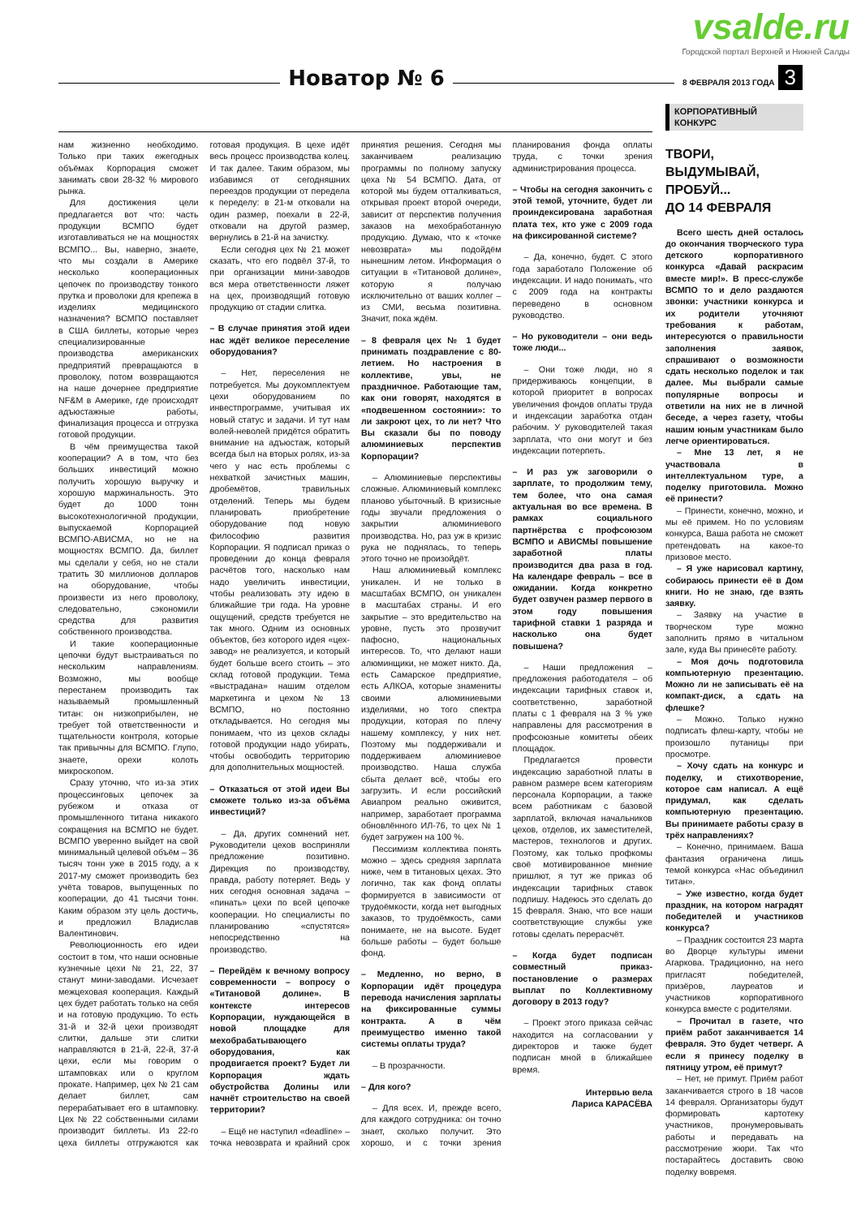vsalde.ru
Городской портал Верхней и Нижней Салды
Новатор № 6
8 ФЕВРАЛЯ 2013 ГОДА
3
нам жизненно необходимо. Только при таких ежегодных объёмах Корпорация сможет занимать свои 28-32 % мирового рынка.
Для достижения цели предлагается вот что: часть продукции ВСМПО будет изготавливаться не на мощностях ВСМПО... Вы, наверно, знаете, что мы создали в Америке несколько кооперационных цепочек по производству тонкого прутка и проволоки для крепежа в изделиях медицинского назначения? ВСМПО поставляет в США биллеты, которые через специализированные производства американских предприятий превращаются в проволоку, потом возвращаются на наше дочернее предприятие NF&M в Америке, где происходят адъюстажные работы, финализация процесса и отгрузка готовой продукции.
В чём преимущества такой кооперации? А в том, что без больших инвестиций можно получить хорошую выручку и хорошую маржинальность. Это будет до 1000 тонн высокотехнологичной продукции, выпускаемой Корпорацией ВСМПО-АВИСМА, но не на мощностях ВСМПО. Да, биллет мы сделали у себя, но не стали тратить 30 миллионов долларов на оборудование, чтобы произвести из него проволоку, следовательно, сэкономили средства для развития собственного производства.
И такие кооперационные цепочки будут выстраиваться по нескольким направлениям. Возможно, мы вообще перестанем производить так называемый промышленный титан: он низкоприбылен, не требует той ответственности и тщательности контроля, которые так привычны для ВСМПО. Глупо, знаете, орехи колоть микроскопом.
Сразу уточню, что из-за этих процессинговых цепочек за рубежом и отказа от промышленного титана никакого сокращения на ВСМПО не будет. ВСМПО уверенно выйдет на свой минимальный целевой объём – 36 тысяч тонн уже в 2015 году, а к 2017-му сможет производить без учёта товаров, выпущенных по кооперации, до 41 тысячи тонн. Каким образом эту цель достичь, и предложил Владислав Валентинович.
Революционность его идеи состоит в том, что наши основные кузнечные цехи № 21, 22, 37 станут мини-заводами. Исчезает межцеховая кооперация. Каждый цех будет работать только на себя и на готовую продукцию. То есть 31-й и 32-й цехи производят слитки, дальше эти слитки направляются в 21-й, 22-й, 37-й цехи, если мы говорим о штамповках или о круглом прокате. Например, цех № 21 сам делает биллет, сам перерабатывает его в штамповку. Цех № 22 собственными силами производит биллеты. Из 22-го цеха биллеты отгружаются как готовая продукция. В цехе идёт весь процесс производства колец. И так далее. Таким образом, мы избавимся от сегодняшних переездов продукции от передела к переделу: в 21-м отковали на один размер, поехали в 22-й, отковали на другой размер, вернулись в 21-й на зачистку.
Если сегодня цех № 21 может сказать, что его подвёл 37-й, то при организации мини-заводов вся мера ответственности ляжет на цех, производящий готовую продукцию от стадии слитка.
– В случае принятия этой идеи нас ждёт великое переселение оборудования?
– Нет, переселения не потребуется. Мы доукомплектуем цехи оборудованием по инвестпрограмме, учитывая их новый статус и задачи. И тут нам волей-неволей придётся обратить внимание на адъюстаж, который всегда был на вторых ролях, из-за чего у нас есть проблемы с нехваткой зачистных машин, дробемётов, травильных отделений. Теперь мы будем планировать приобретение оборудование под новую философию развития Корпорации. Я подписал приказ о проведении до конца февраля расчётов того, насколько нам надо увеличить инвестиции, чтобы реализовать эту идею в ближайшие три года. На уровне ощущений, средств требуется не так много. Одним из основных объектов, без которого идея «цех-завод» не реализуется, и который будет больше всего стоить – это склад готовой продукции. Тема «выстрадана» нашим отделом маркетинга и цехом № 13 ВСМПО, но постоянно откладывается. Но сегодня мы понимаем, что из цехов склады готовой продукции надо убирать, чтобы освободить территорию для дополнительных мощностей.
– Отказаться от этой идеи Вы сможете только из-за объёма инвестиций?
– Да, других сомнений нет. Руководители цехов восприняли предложение позитивно. Дирекция по производству, правда, работу потеряет. Ведь у них сегодня основная задача – «пинать» цехи по всей цепочке кооперации. Но специалисты по планированию «спустятся» непосредственно на производство.
– Перейдём к вечному вопросу современности – вопросу о «Титановой долине». В контексте интересов Корпорации, нуждающейся в новой площадке для мехобрабатывающего оборудования, как продвигается проект? Будет ли Корпорация ждать обустройства Долины или начнёт строительство на своей территории?
– Ещё не наступил «deadline» – точка невозврата и крайний срок принятия решения. Сегодня мы заканчиваем реализацию программы по полному запуску цеха № 54 ВСМПО. Дата, от которой мы будем отталкиваться, открывая проект второй очереди, зависит от перспектив получения заказов на мехобработанную продукцию. Думаю, что к «точке невозврата» мы подойдём нынешним летом. Информация о ситуации в «Титановой долине», которую я получаю исключительно от ваших коллег – из СМИ, весьма позитивна. Значит, пока ждём.
– 8 февраля цех № 1 будет принимать поздравление с 80-летием. Но настроения в коллективе, увы, не праздничное. Работающие там, как они говорят, находятся в «подвешенном состоянии»: то ли закроют цех, то ли нет? Что Вы сказали бы по поводу алюминиевых перспектив Корпорации?
– Алюминиевые перспективы сложные. Алюминиевый комплекс планово убыточный. В кризисные годы звучали предложения о закрытии алюминиевого производства. Но, раз уж в кризис рука не поднялась, то теперь этого точно не произойдёт.
Наш алюминиевый комплекс уникален. И не только в масштабах ВСМПО, он уникален в масштабах страны. И его закрытие – это вредительство на уровне, пусть это прозвучит пафосно, национальных интересов. То, что делают наши алюминщики, не может никто. Да, есть Самарское предприятие, есть АЛКОА, которые знамениты своими алюминиевыми изделиями, но того спектра продукции, которая по плечу нашему комплексу, у них нет. Поэтому мы поддерживали и поддерживаем алюминиевое производство. Наша служба сбыта делает всё, чтобы его загрузить. И если российский Авиапром реально оживится, например, заработает программа обновлённого ИЛ-76, то цех № 1 будет загружен на 100 %.
Пессимизм коллектива понять можно – здесь средняя зарплата ниже, чем в титановых цехах. Это логично, так как фонд оплаты формируется в зависимости от трудоёмкости, когда нет выгодных заказов, то трудоёмкость, сами понимаете, не на высоте. Будет больше работы – будет больше фонд.
– Медленно, но верно, в Корпорации идёт процедура перевода начисления зарплаты на фиксированные суммы контракта. А в чём преимущество именно такой системы оплаты труда?
– В прозрачности.
– Для кого?
– Для всех. И, прежде всего, для каждого сотрудника: он точно знает, сколько получит. Это хорошо, и с точки зрения планирования фонда оплаты труда, с точки зрения администрирования процесса.
– Чтобы на сегодня закончить с этой темой, уточните, будет ли проиндексирована заработная плата тех, кто уже с 2009 года на фиксированной системе?
– Да, конечно, будет. С этого года заработало Положение об индексации. И надо понимать, что с 2009 года на контракты переведено в основном руководство.
– Но руководители – они ведь тоже люди...
– Они тоже люди, но я придерживаюсь концепции, в которой приоритет в вопросах увеличения фондов оплаты труда и индексации заработка отдан рабочим. У руководителей такая зарплата, что они могут и без индексации потерпеть.
– И раз уж заговорили о зарплате, то продолжим тему, тем более, что она самая актуальная во все времена. В рамках социального партнёрства с профсоюзом ВСМПО и АВИСМЫ повышение заработной платы производится два раза в год. На календаре февраль – все в ожидании. Когда конкретно будет озвучен размер первого в этом году повышения тарифной ставки 1 разряда и насколько она будет повышена?
– Наши предложения – предложения работодателя – об индексации тарифных ставок и, соответственно, заработной платы с 1 февраля на 3 % уже направлены для рассмотрения в профсоюзные комитеты обеих площадок.
Предлагается провести индексацию заработной платы в равном размере всем категориям персонала Корпорации, а также всем работникам с базовой зарплатой, включая начальников цехов, отделов, их заместителей, мастеров, технологов и других. Поэтому, как только профкомы своё мотивированное мнение пришлют, я тут же приказ об индексации тарифных ставок подпишу. Надеюсь это сделать до 15 февраля. Знаю, что все наши соответствующие службы уже готовы сделать перерасчёт.
– Когда будет подписан совместный приказ-постановление о размерах выплат по Коллективному договору в 2013 году?
– Проект этого приказа сейчас находится на согласовании у директоров и также будет подписан мной в ближайшее время.
Интервью вела
Лариса КАРАСЁВА
КОРПОРАТИВНЫЙ КОНКУРС
ТВОРИ, ВЫДУМЫВАЙ, ПРОБУЙ...
ДО 14 ФЕВРАЛЯ
Всего шесть дней осталось до окончания творческого тура детского корпоративного конкурса «Давай раскрасим вместе мир!». В пресс-службе ВСМПО то и дело раздаются звонки: участники конкурса и их родители уточняют требования к работам, интересуются о правильности заполнения заявок, спрашивают о возможности сдать несколько поделок и так далее. Мы выбрали самые популярные вопросы и ответили на них не в личной беседе, а через газету, чтобы нашим юным участникам было легче ориентироваться.
– Мне 13 лет, я не участвовала в интеллектуальном туре, а поделку приготовила. Можно её принести?
– Принести, конечно, можно, и мы её примем. Но по условиям конкурса, Ваша работа не сможет претендовать на какое-то призовое место.
– Я уже нарисовал картину, собираюсь принести её в Дом книги. Но не знаю, где взять заявку.
– Заявку на участие в творческом туре можно заполнить прямо в читальном зале, куда Вы принесёте работу.
– Моя дочь подготовила компьютерную презентацию. Можно ли не записывать её на компакт-диск, а сдать на флешке?
– Можно. Только нужно подписать флеш-карту, чтобы не произошло путаницы при просмотре.
– Хочу сдать на конкурс и поделку, и стихотворение, которое сам написал. А ещё придумал, как сделать компьютерную презентацию. Вы принимаете работы сразу в трёх направлениях?
– Конечно, принимаем. Ваша фантазия ограничена лишь темой конкурса «Нас объединил титан».
– Уже известно, когда будет праздник, на котором наградят победителей и участников конкурса?
– Праздник состоится 23 марта во Дворце культуры имени Агаркова. Традиционно, на него пригласят победителей, призёров, лауреатов и участников корпоративного конкурса вместе с родителями.
– Прочитал в газете, что приём работ заканчивается 14 февраля. Это будет четверг. А если я принесу поделку в пятницу утром, её примут?
– Нет, не примут. Приём работ заканчивается строго в 18 часов 14 февраля. Организаторы будут формировать картотеку участников, пронумеровывать работы и передавать на рассмотрение жюри. Так что постарайтесь доставить свою поделку вовремя.